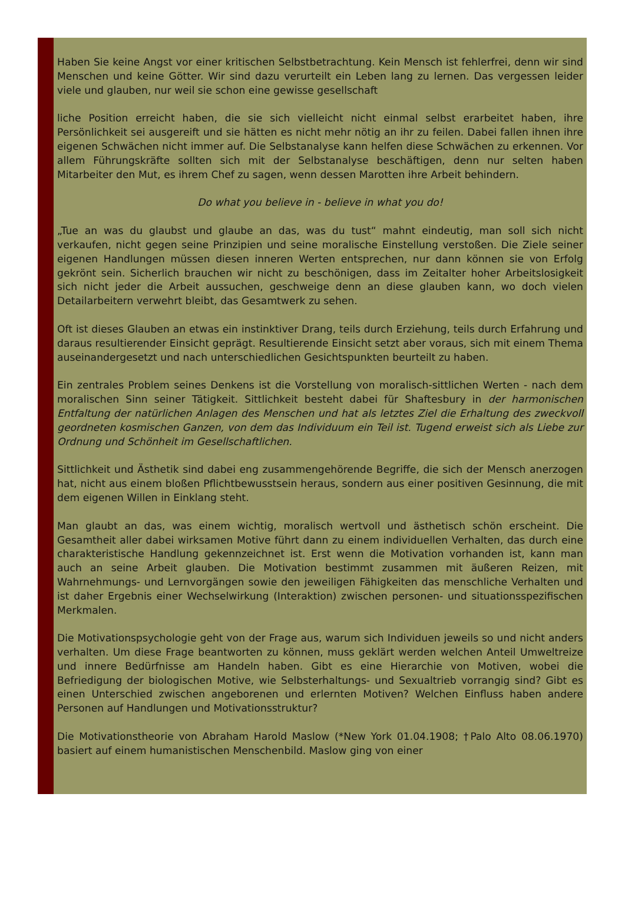Haben Sie keine Angst vor einer kritischen Selbstbetrachtung. Kein Mensch ist fehlerfrei, denn wir sind Menschen und keine Götter. Wir sind dazu verurteilt ein Leben lang zu lernen. Das vergessen leider viele und glauben, nur weil sie schon eine gewisse gesellschaft
liche Position erreicht haben, die sie sich vielleicht nicht einmal selbst erarbeitet haben, ihre Persönlichkeit sei ausgereift und sie hätten es nicht mehr nötig an ihr zu feilen. Dabei fallen ihnen ihre eigenen Schwächen nicht immer auf. Die Selbstanalyse kann helfen diese Schwächen zu erkennen. Vor allem Führungskräfte sollten sich mit der Selbstanalyse beschäftigen, denn nur selten haben Mitarbeiter den Mut, es ihrem Chef zu sagen, wenn dessen Marotten ihre Arbeit behindern.
Do what you believe in - believe in what you do!
„Tue an was du glaubst und glaube an das, was du tust“ mahnt eindeutig, man soll sich nicht verkaufen, nicht gegen seine Prinzipien und seine moralische Einstellung verstoßen. Die Ziele seiner eigenen Handlungen müssen diesen inneren Werten entsprechen, nur dann können sie von Erfolg gekrönt sein. Sicherlich brauchen wir nicht zu beschönigen, dass im Zeitalter hoher Arbeitslosigkeit sich nicht jeder die Arbeit aussuchen, geschweige denn an diese glauben kann, wo doch vielen Detailarbeitern verwehrt bleibt, das Gesamtwerk zu sehen.
Oft ist dieses Glauben an etwas ein instinktiver Drang, teils durch Erziehung, teils durch Erfahrung und daraus resultierender Einsicht geprägt. Resultierende Einsicht setzt aber voraus, sich mit einem Thema auseinandergesetzt und nach unterschiedlichen Gesichtspunkten beurteilt zu haben.
Ein zentrales Problem seines Denkens ist die Vorstellung von moralisch-sittlichen Werten - nach dem moralischen Sinn seiner Tätigkeit. Sittlichkeit besteht dabei für Shaftesbury in der harmonischen Entfaltung der natürlichen Anlagen des Menschen und hat als letztes Ziel die Erhaltung des zweckvoll geordneten kosmischen Ganzen, von dem das Individuum ein Teil ist. Tugend erweist sich als Liebe zur Ordnung und Schönheit im Gesellschaftlichen.
Sittlichkeit und Ästhetik sind dabei eng zusammengehörende Begriffe, die sich der Mensch anerzogen hat, nicht aus einem bloßen Pflichtbewusstsein heraus, sondern aus einer positiven Gesinnung, die mit dem eigenen Willen in Einklang steht.
Man glaubt an das, was einem wichtig, moralisch wertvoll und ästhetisch schön erscheint. Die Gesamtheit aller dabei wirksamen Motive führt dann zu einem individuellen Verhalten, das durch eine charakteristische Handlung gekennzeichnet ist. Erst wenn die Motivation vorhanden ist, kann man auch an seine Arbeit glauben. Die Motivation bestimmt zusammen mit äußeren Reizen, mit Wahrnehmungs- und Lernvorgängen sowie den jeweiligen Fähigkeiten das menschliche Verhalten und ist daher Ergebnis einer Wechselwirkung (Interaktion) zwischen personen- und situationsspezifischen Merkmalen.
Die Motivationspsychologie geht von der Frage aus, warum sich Individuen jeweils so und nicht anders verhalten. Um diese Frage beantworten zu können, muss geklärt werden welchen Anteil Umweltreize und innere Bedürfnisse am Handeln haben. Gibt es eine Hierarchie von Motiven, wobei die Befriedigung der biologischen Motive, wie Selbsterhaltungs- und Sexualtrieb vorrangig sind? Gibt es einen Unterschied zwischen angeborenen und erlernten Motiven? Welchen Einfluss haben andere Personen auf Handlungen und Motivationsstruktur?
Die Motivationstheorie von Abraham Harold Maslow (*New York 01.04.1908; †Palo Alto 08.06.1970) basiert auf einem humanistischen Menschenbild. Maslow ging von einer